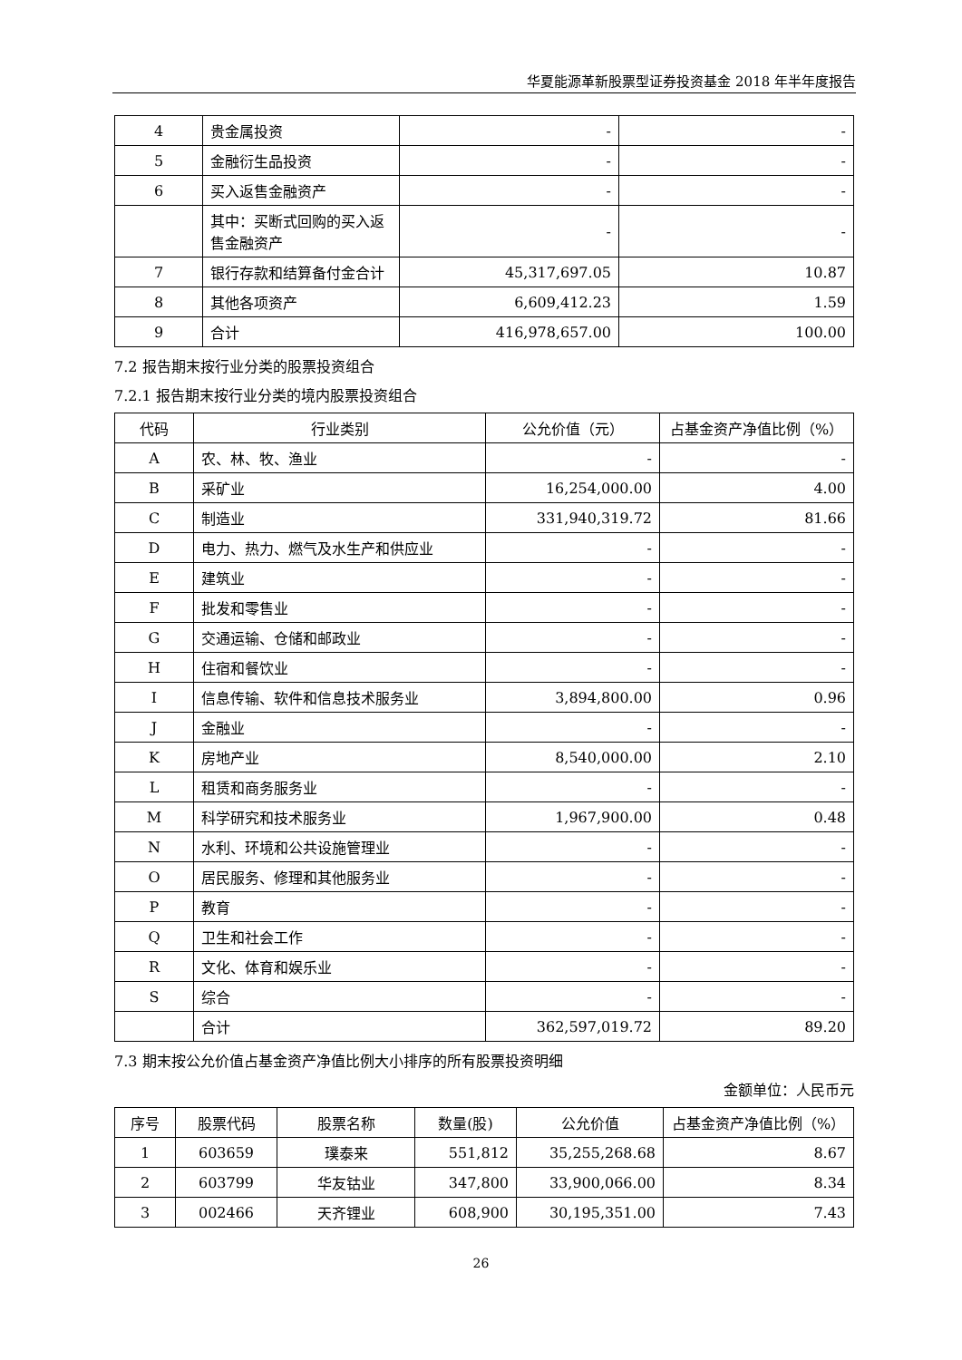华夏能源革新股票型证券投资基金 2018 年半年度报告
| 4 | 贵金属投资 | - | - |
| 5 | 金融衍生品投资 | - | - |
| 6 | 买入返售金融资产 | - | - |
| | 其中：买断式回购的买入返售金融资产 | - | - |
| 7 | 银行存款和结算备付金合计 | 45,317,697.05 | 10.87 |
| 8 | 其他各项资产 | 6,609,412.23 | 1.59 |
| 9 | 合计 | 416,978,657.00 | 100.00 |
7.2 报告期末按行业分类的股票投资组合
7.2.1 报告期末按行业分类的境内股票投资组合
| 代码 | 行业类别 | 公允价值（元） | 占基金资产净值比例（%） |
| --- | --- | --- | --- |
| A | 农、林、牧、渔业 | - | - |
| B | 采矿业 | 16,254,000.00 | 4.00 |
| C | 制造业 | 331,940,319.72 | 81.66 |
| D | 电力、热力、燃气及水生产和供应业 | - | - |
| E | 建筑业 | - | - |
| F | 批发和零售业 | - | - |
| G | 交通运输、仓储和邮政业 | - | - |
| H | 住宿和餐饮业 | - | - |
| I | 信息传输、软件和信息技术服务业 | 3,894,800.00 | 0.96 |
| J | 金融业 | - | - |
| K | 房地产业 | 8,540,000.00 | 2.10 |
| L | 租赁和商务服务业 | - | - |
| M | 科学研究和技术服务业 | 1,967,900.00 | 0.48 |
| N | 水利、环境和公共设施管理业 | - | - |
| O | 居民服务、修理和其他服务业 | - | - |
| P | 教育 | - | - |
| Q | 卫生和社会工作 | - | - |
| R | 文化、体育和娱乐业 | - | - |
| S | 综合 | - | - |
| | 合计 | 362,597,019.72 | 89.20 |
7.3 期末按公允价值占基金资产净值比例大小排序的所有股票投资明细
金额单位：人民币元
| 序号 | 股票代码 | 股票名称 | 数量(股) | 公允价值 | 占基金资产净值比例（%） |
| --- | --- | --- | --- | --- | --- |
| 1 | 603659 | 璞泰来 | 551,812 | 35,255,268.68 | 8.67 |
| 2 | 603799 | 华友钴业 | 347,800 | 33,900,066.00 | 8.34 |
| 3 | 002466 | 天齐锂业 | 608,900 | 30,195,351.00 | 7.43 |
26